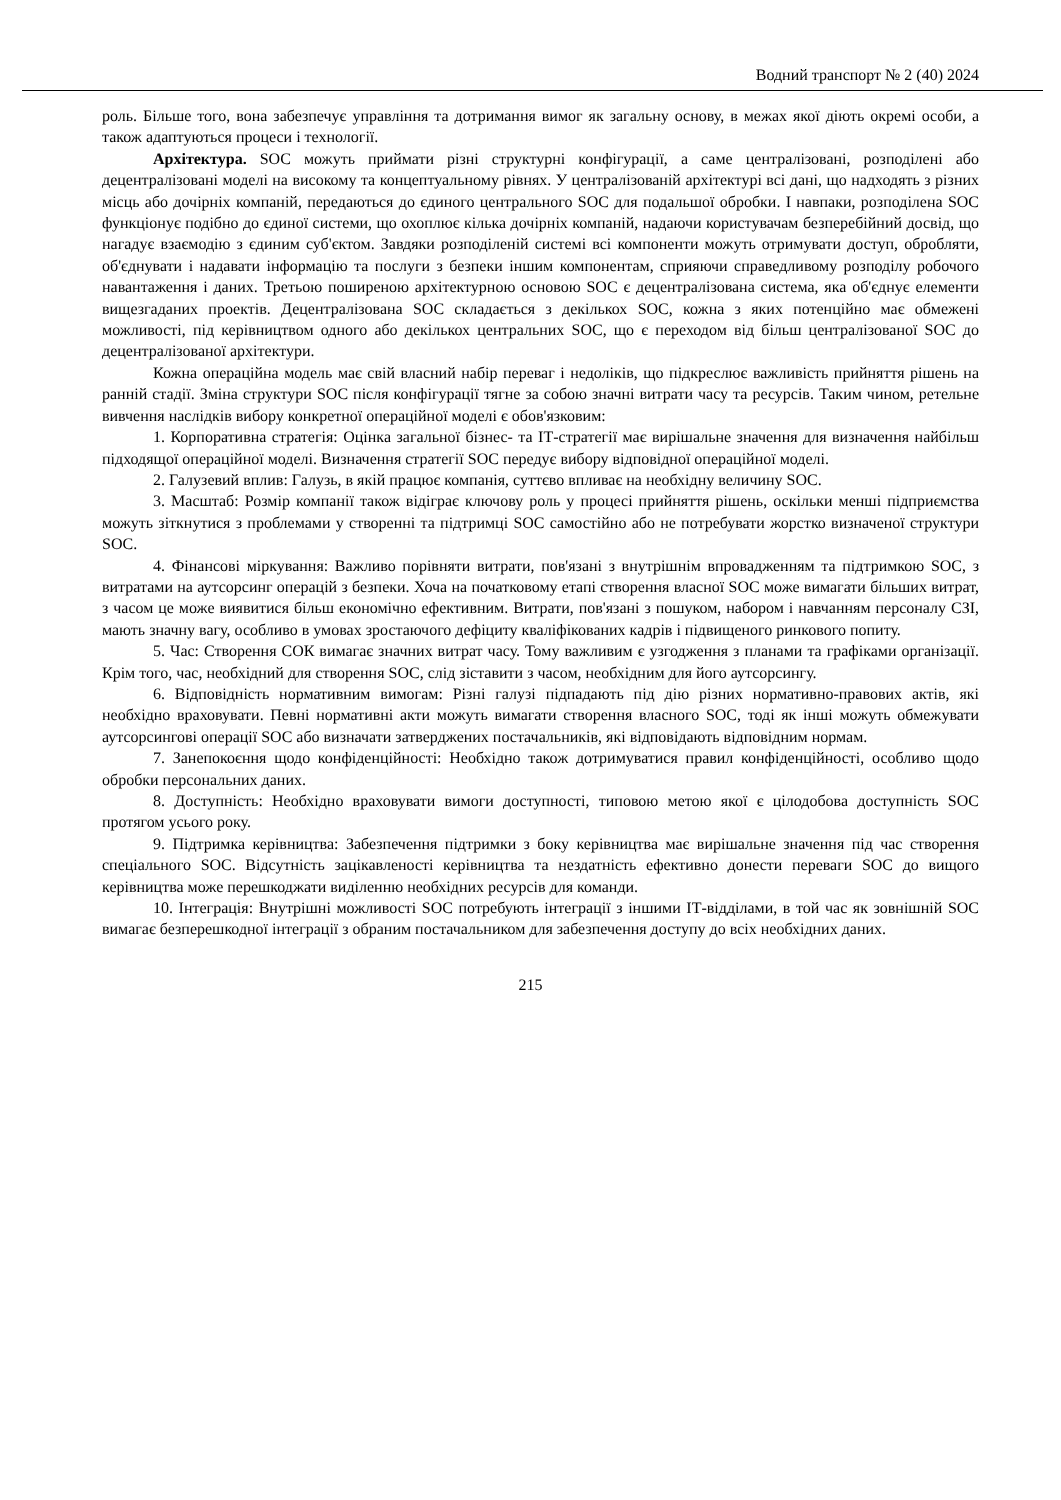Водний транспорт № 2 (40) 2024
роль. Більше того, вона забезпечує управління та дотримання вимог як загальну основу, в межах якої діють окремі особи, а також адаптуються процеси і технології.
Архітектура. SOC можуть приймати різні структурні конфігурації, а саме централізовані, розподілені або децентралізовані моделі на високому та концептуальному рівнях. У централізованій архітектурі всі дані, що надходять з різних місць або дочірніх компаній, передаються до єдиного центрального SOC для подальшої обробки. І навпаки, розподілена SOC функціонує подібно до єдиної системи, що охоплює кілька дочірніх компаній, надаючи користувачам безперебійний досвід, що нагадує взаємодію з єдиним суб'єктом. Завдяки розподіленій системі всі компоненти можуть отримувати доступ, обробляти, об'єднувати і надавати інформацію та послуги з безпеки іншим компонентам, сприяючи справедливому розподілу робочого навантаження і даних. Третьою поширеною архітектурною основою SOC є децентралізована система, яка об'єднує елементи вищезгаданих проектів. Децентралізована SOC складається з декількох SOC, кожна з яких потенційно має обмежені можливості, під керівництвом одного або декількох центральних SOC, що є переходом від більш централізованої SOC до децентралізованої архітектури.
Кожна операційна модель має свій власний набір переваг і недоліків, що підкреслює важливість прийняття рішень на ранній стадії. Зміна структури SOC після конфігурації тягне за собою значні витрати часу та ресурсів. Таким чином, ретельне вивчення наслідків вибору конкретної операційної моделі є обов'язковим:
1. Корпоративна стратегія: Оцінка загальної бізнес- та ІТ-стратегії має вирішальне значення для визначення найбільш підходящої операційної моделі. Визначення стратегії SOC передує вибору відповідної операційної моделі.
2. Галузевий вплив: Галузь, в якій працює компанія, суттєво впливає на необхідну величину SOC.
3. Масштаб: Розмір компанії також відіграє ключову роль у процесі прийняття рішень, оскільки менші підприємства можуть зіткнутися з проблемами у створенні та підтримці SOC самостійно або не потребувати жорстко визначеної структури SOC.
4. Фінансові міркування: Важливо порівняти витрати, пов'язані з внутрішнім впровадженням та підтримкою SOC, з витратами на аутсорсинг операцій з безпеки. Хоча на початковому етапі створення власної SOC може вимагати більших витрат, з часом це може виявитися більш економічно ефективним. Витрати, пов'язані з пошуком, набором і навчанням персоналу СЗІ, мають значну вагу, особливо в умовах зростаючого дефіциту кваліфікованих кадрів і підвищеного ринкового попиту.
5. Час: Створення СОК вимагає значних витрат часу. Тому важливим є узгодження з планами та графіками організації. Крім того, час, необхідний для створення SOC, слід зіставити з часом, необхідним для його аутсорсингу.
6. Відповідність нормативним вимогам: Різні галузі підпадають під дію різних нормативно-правових актів, які необхідно враховувати. Певні нормативні акти можуть вимагати створення власного SOC, тоді як інші можуть обмежувати аутсорсингові операції SOC або визначати затверджених постачальників, які відповідають відповідним нормам.
7. Занепокоєння щодо конфіденційності: Необхідно також дотримуватися правил конфіденційності, особливо щодо обробки персональних даних.
8. Доступність: Необхідно враховувати вимоги доступності, типовою метою якої є цілодобова доступність SOC протягом усього року.
9. Підтримка керівництва: Забезпечення підтримки з боку керівництва має вирішальне значення під час створення спеціального SOC. Відсутність зацікавленості керівництва та нездатність ефективно донести переваги SOC до вищого керівництва може перешкоджати виділенню необхідних ресурсів для команди.
10. Інтеграція: Внутрішні можливості SOC потребують інтеграції з іншими ІТ-відділами, в той час як зовнішній SOC вимагає безперешкодної інтеграції з обраним постачальником для забезпечення доступу до всіх необхідних даних.
215